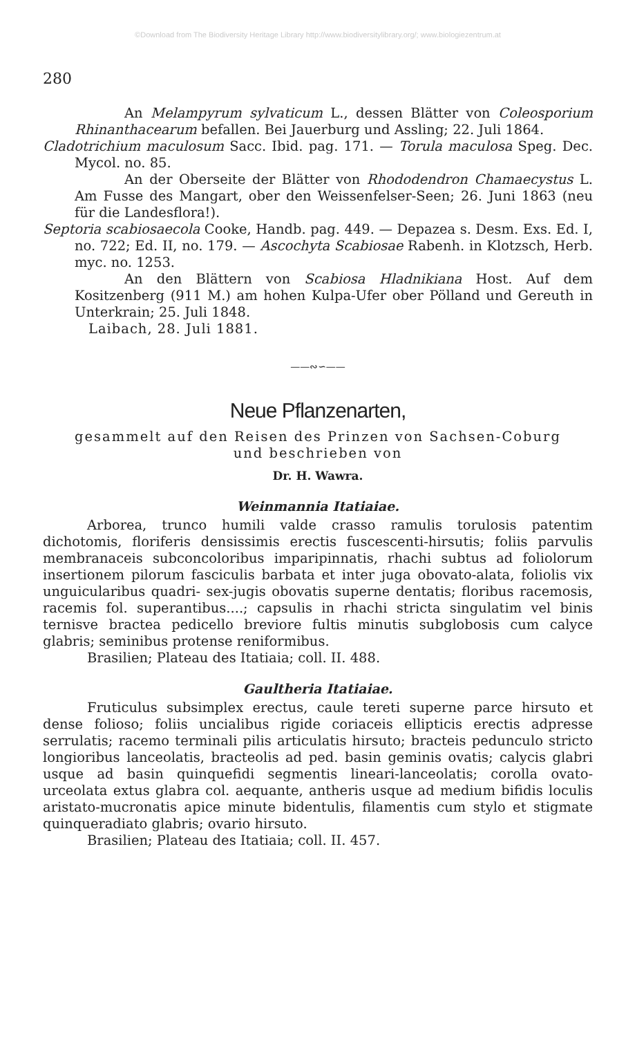©Download from The Biodiversity Heritage Library http://www.biodiversitylibrary.org/; www.biologiezentrum.at
280
An Melampyrum sylvaticum L., dessen Blätter von Coleosporium Rhinanthacearum befallen. Bei Jauerburg und Assling; 22. Juli 1864.
Cladotrichium maculosum Sacc. Ibid. pag. 171. — Torula maculosa Speg. Dec. Mycol. no. 85.
An der Oberseite der Blätter von Rhododendron Chamaecystus L. Am Fusse des Mangart, ober den Weissenfelser-Seen; 26. Juni 1863 (neu für die Landesflora!).
Septoria scabiosaecola Cooke, Handb. pag. 449. — Depazea s. Desm. Exs. Ed. I, no. 722; Ed. II, no. 179. — Ascochyta Scabiosae Rabenh. in Klotzsch, Herb. myc. no. 1253.
An den Blättern von Scabiosa Hladnikiana Host. Auf dem Kositzenberg (911 M.) am hohen Kulpa-Ufer ober Pölland und Gereuth in Unterkrain; 25. Juli 1848.
Laibach, 28. Juli 1881.
——∾∽——
Neue Pflanzenarten,
gesammelt auf den Reisen des Prinzen von Sachsen-Coburg
und beschrieben von
Dr. H. Wawra.
Weinmannia Itatiaiae.
Arborea, trunco humili valde crasso ramulis torulosis patentim dichotomis, floriferis densissimis erectis fuscescenti-hirsutis; foliis parvulis membranaceis subconcoloribus imparipinnatis, rhachi subtus ad foliolorum insertionem pilorum fasciculis barbata et inter juga obovato-alata, foliolis vix unguicularibus quadri- sex-jugis obovatis superne dentatis; floribus racemosis, racemis fol. superantibus....; capsulis in rhachi stricta singulatim vel binis ternisve bractea pedicello breviore fultis minutis subglobosis cum calyce glabris; seminibus protense reniformibus.
Brasilien; Plateau des Itatiaia; coll. II. 488.
Gaultheria Itatiaiae.
Fruticulus subsimplex erectus, caule tereti superne parce hirsuto et dense folioso; foliis uncialibus rigide coriaceis ellipticis erectis adpresse serrulatis; racemo terminali pilis articulatis hirsuto; bracteis pedunculo stricto longioribus lanceolatis, bracteolis ad ped. basin geminis ovatis; calycis glabri usque ad basin quinquefidi segmentis lineari-lanceolatis; corolla ovato-urceolata extus glabra col. aequante, antheris usque ad medium bifidis loculis aristato-mucronatis apice minute bidentulis, filamentis cum stylo et stigmate quinqueradiato glabris; ovario hirsuto.
Brasilien; Plateau des Itatiaia; coll. II. 457.